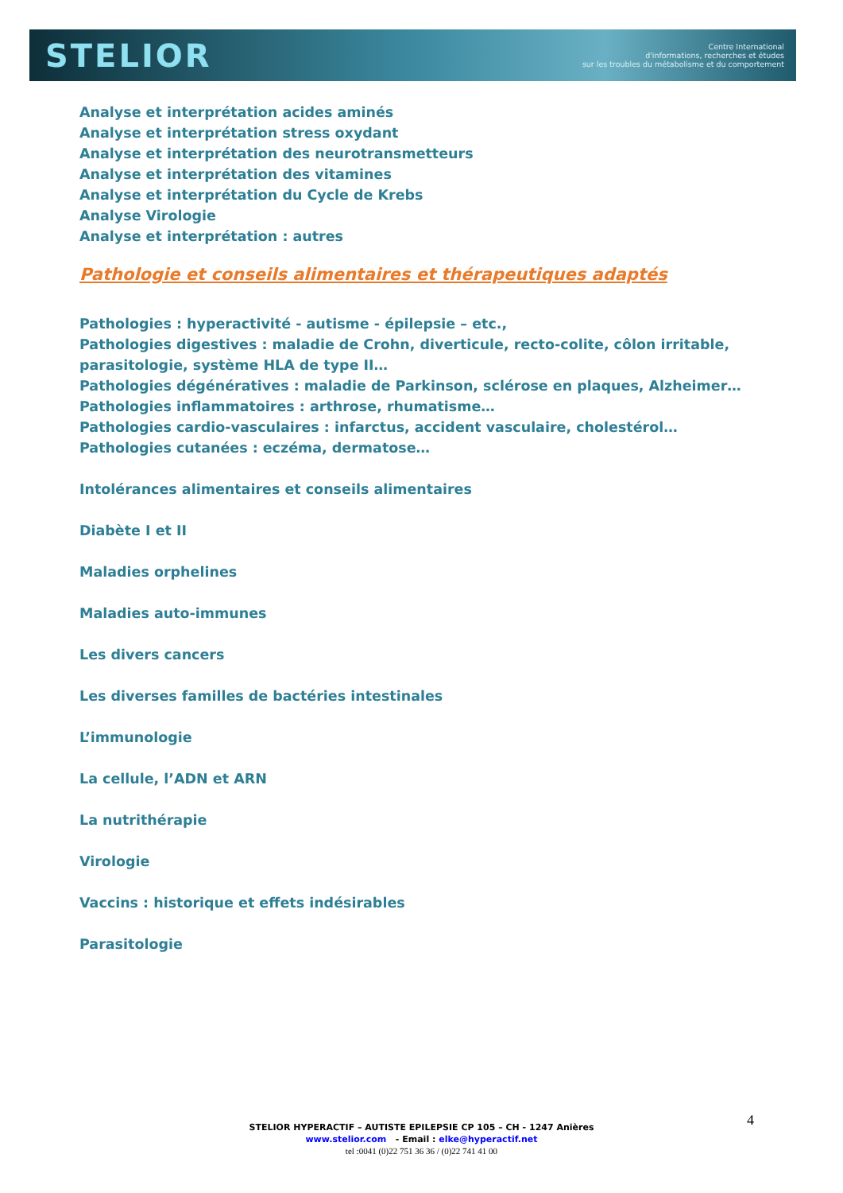STELIOR
Centre International
d'informations, recherches et études
sur les troubles du métabolisme et du comportement
Analyse et interprétation acides aminés
Analyse et interprétation stress oxydant
Analyse et interprétation des neurotransmetteurs
Analyse et interprétation des vitamines
Analyse et interprétation du Cycle de Krebs
Analyse Virologie
Analyse et interprétation : autres
Pathologie et conseils alimentaires et thérapeutiques adaptés
Pathologies : hyperactivité - autisme - épilepsie – etc.,
Pathologies digestives : maladie de Crohn, diverticule, recto-colite, côlon irritable, parasitologie, système HLA de type II…
Pathologies dégénératives : maladie de Parkinson, sclérose en plaques, Alzheimer…
Pathologies inflammatoires : arthrose, rhumatisme…
Pathologies cardio-vasculaires : infarctus, accident vasculaire, cholestérol…
Pathologies cutanées : eczéma, dermatose…
Intolérances alimentaires et conseils alimentaires
Diabète I et II
Maladies orphelines
Maladies auto-immunes
Les divers cancers
Les diverses familles de bactéries intestinales
L’immunologie
La cellule, l’ADN et ARN
La nutrithérapie
Virologie
Vaccins : historique et effets indésirables
Parasitologie
4
STELIOR HYPERACTIF – AUTISTE EPILEPSIE CP 105 – CH - 1247 Anières
www.stelior.com - Email : elke@hyperactif.net
tel :0041 (0)22 751 36 36 / (0)22 741 41 00